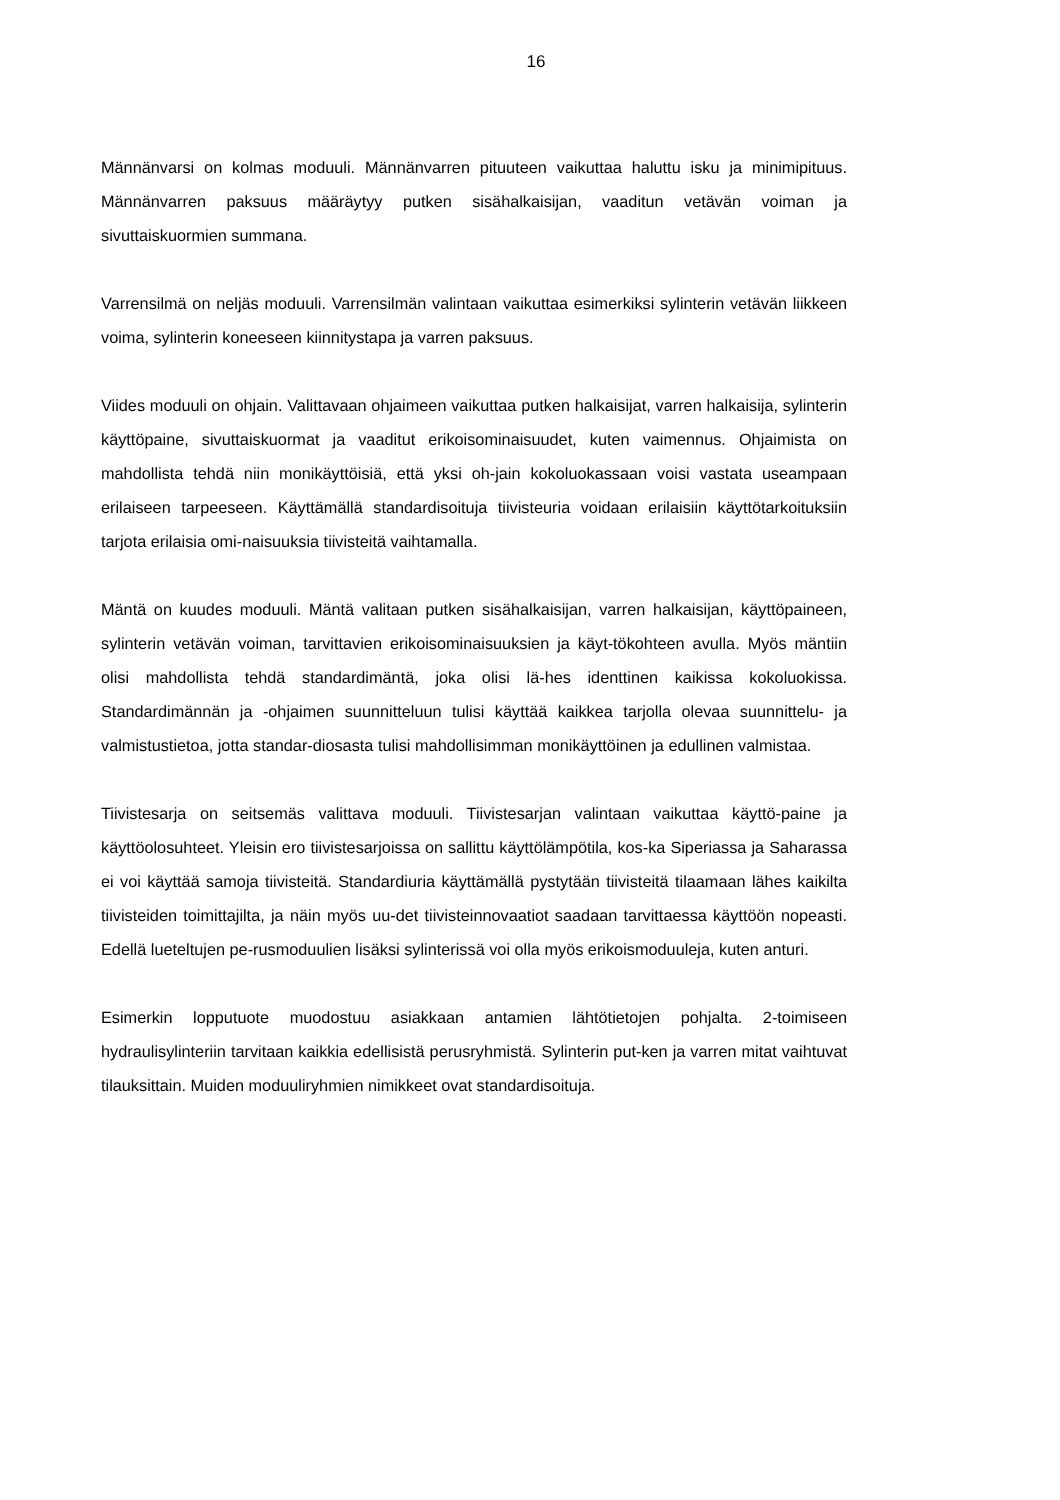16
Männänvarsi on kolmas moduuli. Männänvarren pituuteen vaikuttaa haluttu isku ja minimipituus. Männänvarren paksuus määräytyy putken sisähalkaisijan, vaaditun vetävän voiman ja sivuttaiskuormien summana.
Varrensilmä on neljäs moduuli. Varrensilmän valintaan vaikuttaa esimerkiksi sylinterin vetävän liikkeen voima, sylinterin koneeseen kiinnitystapa ja varren paksuus.
Viides moduuli on ohjain. Valittavaan ohjaimeen vaikuttaa putken halkaisijat, varren halkaisija, sylinterin käyttöpaine, sivuttaiskuormat ja vaaditut erikoisominaisuudet, kuten vaimennus. Ohjaimista on mahdollista tehdä niin monikäyttöisiä, että yksi oh-jain kokoluokassaan voisi vastata useampaan erilaiseen tarpeeseen. Käyttämällä standardisoituja tiivisteuria voidaan erilaisiin käyttötarkoituksiin tarjota erilaisia omi-naisuuksia tiivisteitä vaihtamalla.
Mäntä on kuudes moduuli. Mäntä valitaan putken sisähalkaisijan, varren halkaisijan, käyttöpaineen, sylinterin vetävän voiman, tarvittavien erikoisominaisuuksien ja käyt-tökohteen avulla. Myös mäntiin olisi mahdollista tehdä standardimäntä, joka olisi lä-hes identtinen kaikissa kokoluokissa. Standardimännän ja -ohjaimen suunnitteluun tulisi käyttää kaikkea tarjolla olevaa suunnittelu- ja valmistustietoa, jotta standar-diosasta tulisi mahdollisimman monikäyttöinen ja edullinen valmistaa.
Tiivistesarja on seitsemäs valittava moduuli. Tiivistesarjan valintaan vaikuttaa käyttö-paine ja käyttöolosuhteet. Yleisin ero tiivistesarjoissa on sallittu käyttölämpötila, kos-ka Siperiassa ja Saharassa ei voi käyttää samoja tiivisteitä. Standardiuria käyttämällä pystytään tiivisteitä tilaamaan lähes kaikilta tiivisteiden toimittajilta, ja näin myös uu-det tiivisteinnovaatiot saadaan tarvittaessa käyttöön nopeasti. Edellä lueteltujen pe-rusmoduulien lisäksi sylinterissä voi olla myös erikoismoduuleja, kuten anturi.
Esimerkin lopputuote muodostuu asiakkaan antamien lähtötietojen pohjalta. 2-toimiseen hydraulisylinteriin tarvitaan kaikkia edellisistä perusryhmistä. Sylinterin put-ken ja varren mitat vaihtuvat tilauksittain. Muiden moduuliryhmien nimikkeet ovat standardisoituja.